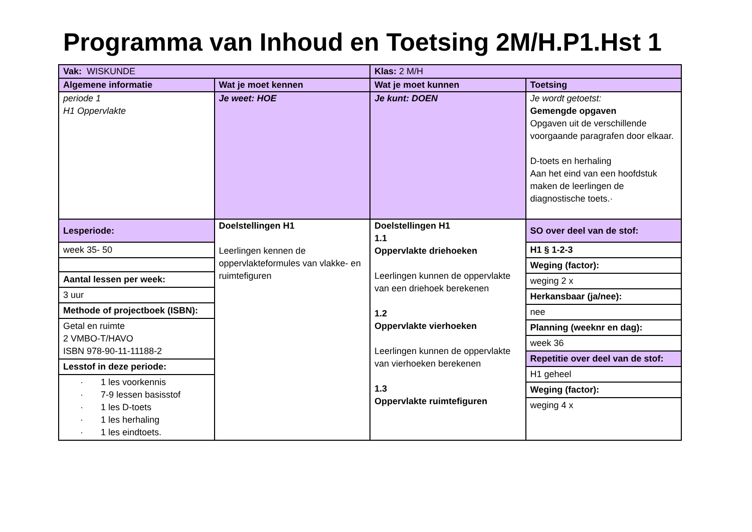Programma van Inhoud en Toetsing 2M/H.P1.Hst 1
| Vak: WISKUNDE | | Klas: 2 M/H | |
| Algemene informatie | Wat je moet kennen | Wat je moet kunnen | Toetsing |
| periode 1 H1 Oppervlakte | Je weet: HOE | Je kunt: DOEN | Je wordt getoetst: Gemengde opgaven Opgaven uit de verschillende voorgaande paragrafen door elkaar. D-toets en herhaling Aan het eind van een hoofdstuk maken de leerlingen de diagnostische toets.· |
| / Lesperiode: / / week 35- 50 / / Aantal lessen per week: / / 3 uur / / Methode of projectboek (ISBN): / / Getal en ruimte 2 VMBO-T/HAVO ISBN 978-90-11-11188-2 / / Lesstof in deze periode: / / · 1 les voorkennis · 7-9 lessen basisstof · 1 les D-toets · 1 les herhaling · 1 les eindtoets. / | Doelstellingen H1 Leerlingen kennen de oppervlakteformules van vlakke- en ruimtefiguren | Doelstellingen H1 1.1 Oppervlakte driehoeken Leerlingen kunnen de oppervlakte van een driehoek berekenen 1.2 Oppervlakte vierhoeken Leerlingen kunnen de oppervlakte van vierhoeken berekenen 1.3 Oppervlakte ruimtefiguren | / SO over deel van de stof: / / H1 § 1-2-3 / / Weging (factor): / / weging 2 x / / Herkansbaar (ja/nee): / / nee / / Planning (weeknr en dag): / / week 36 / / Repetitie over deel van de stof: / / H1 geheel / / Weging (factor): / / weging 4 x / |